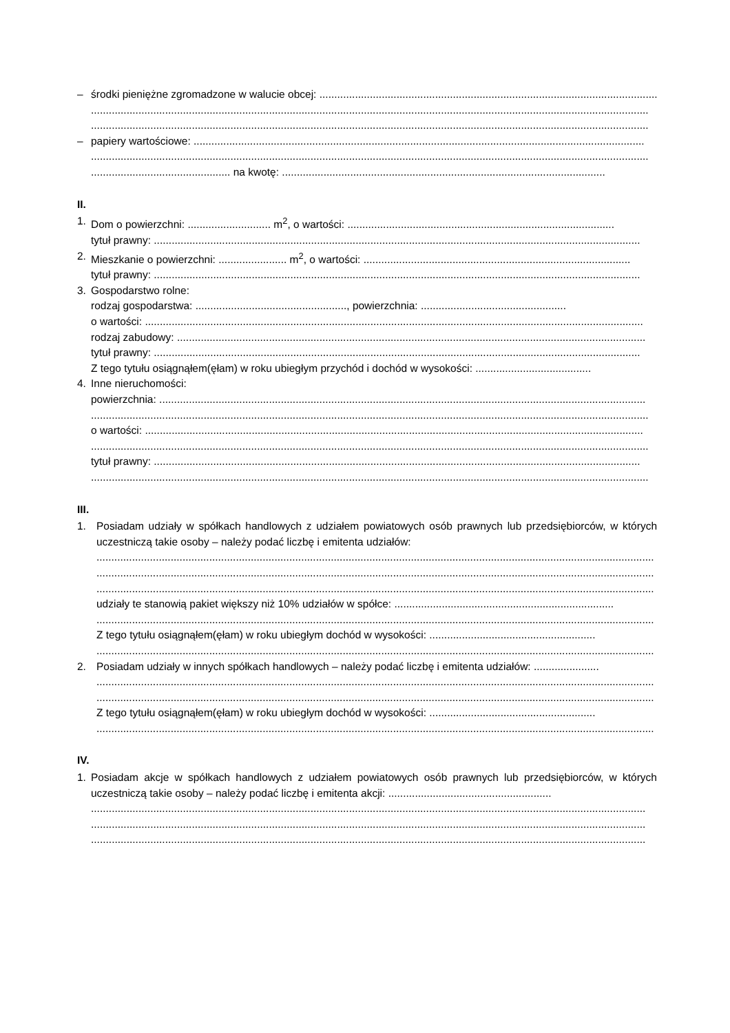– środki pieniężne zgromadzone w walucie obcej: ..................................................................................................................
............................................................................................................................................................................................
............................................................................................................................................................................................
– papiery wartościowe: ........................................................................................................................................................
............................................................................................................................................................................................
............................................... na kwotę: .............................................................................................................
II.
1. Dom o powierzchni: ............................ m<sup>2</sup>, o wartości: ..........................................................................................
tytuł prawny: ....................................................................................................................................................................
2. Mieszkanie o powierzchni: ....................... m<sup>2</sup>, o wartości: ..........................................................................................
tytuł prawny: ....................................................................................................................................................................
3. Gospodarstwo rolne:
rodzaj gospodarstwa: ..................................................., powierzchnia: .................................................
o wartości: ........................................................................................................................................................................
rodzaj zabudowy: ..............................................................................................................................................................
tytuł prawny: ....................................................................................................................................................................
Z tego tytułu osiągnąłem(ęłam) w roku ubiegłym przychód i dochód w wysokości: .......................................
4. Inne nieruchomości:
powierzchnia: ....................................................................................................................................................................
............................................................................................................................................................................................
o wartości: ........................................................................................................................................................................
............................................................................................................................................................................................
tytuł prawny: ....................................................................................................................................................................
............................................................................................................................................................................................
III.
1. Posiadam udziały w spółkach handlowych z udziałem powiatowych osób prawnych lub przedsiębiorców, w których uczestniczą takie osoby – należy podać liczbę i emitenta udziałów:
............................................................................................................................................................................................
............................................................................................................................................................................................
............................................................................................................................................................................................
udziały te stanowią pakiet większy niż 10% udziałów w spółce: ..........................................................................
............................................................................................................................................................................................
Z tego tytułu osiągnąłem(ęłam) w roku ubiegłym dochód w wysokości: ........................................................
............................................................................................................................................................................................
2. Posiadam udziały w innych spółkach handlowych – należy podać liczbę i emitenta udziałów: ......................
............................................................................................................................................................................................
............................................................................................................................................................................................
Z tego tytułu osiągnąłem(ęłam) w roku ubiegłym dochód w wysokości: ........................................................
............................................................................................................................................................................................
IV.
1. Posiadam akcje w spółkach handlowych z udziałem powiatowych osób prawnych lub przedsiębiorców, w których uczestniczą takie osoby – należy podać liczbę i emitenta akcji: .......................................................
...........................................................................................................................................................................................
...........................................................................................................................................................................................
...........................................................................................................................................................................................